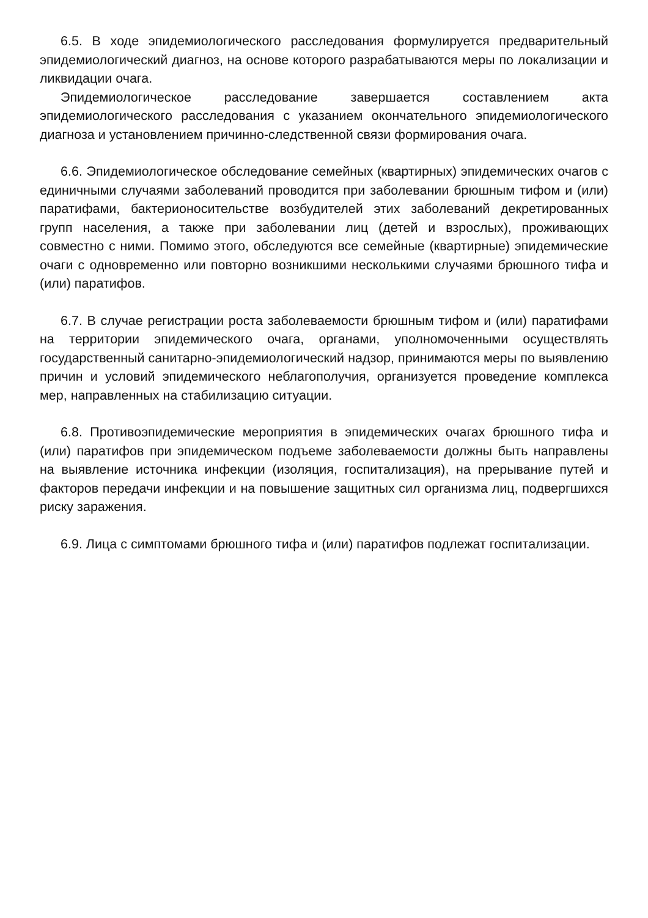6.5. В ходе эпидемиологического расследования формулируется предварительный эпидемиологический диагноз, на основе которого разрабатываются меры по локализации и ликвидации очага.
Эпидемиологическое расследование завершается составлением акта эпидемиологического расследования с указанием окончательного эпидемиологического диагноза и установлением причинно-следственной связи формирования очага.
6.6. Эпидемиологическое обследование семейных (квартирных) эпидемических очагов с единичными случаями заболеваний проводится при заболевании брюшным тифом и (или) паратифами, бактерионосительстве возбудителей этих заболеваний декретированных групп населения, а также при заболевании лиц (детей и взрослых), проживающих совместно с ними. Помимо этого, обследуются все семейные (квартирные) эпидемические очаги с одновременно или повторно возникшими несколькими случаями брюшного тифа и (или) паратифов.
6.7. В случае регистрации роста заболеваемости брюшным тифом и (или) паратифами на территории эпидемического очага, органами, уполномоченными осуществлять государственный санитарно-эпидемиологический надзор, принимаются меры по выявлению причин и условий эпидемического неблагополучия, организуется проведение комплекса мер, направленных на стабилизацию ситуации.
6.8. Противоэпидемические мероприятия в эпидемических очагах брюшного тифа и (или) паратифов при эпидемическом подъеме заболеваемости должны быть направлены на выявление источника инфекции (изоляция, госпитализация), на прерывание путей и факторов передачи инфекции и на повышение защитных сил организма лиц, подвергшихся риску заражения.
6.9. Лица с симптомами брюшного тифа и (или) паратифов подлежат госпитализации.